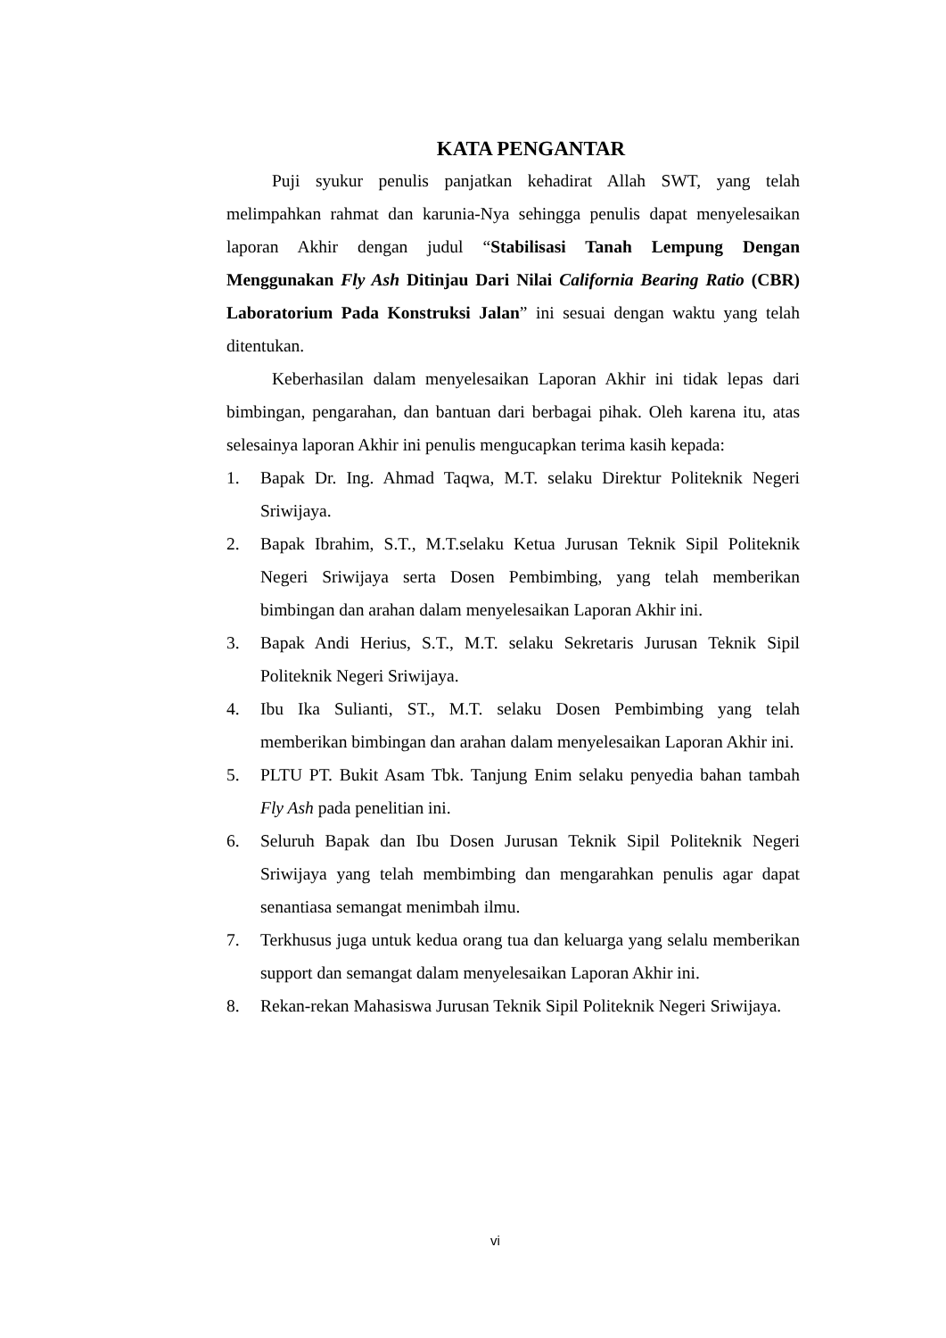KATA PENGANTAR
Puji syukur penulis panjatkan kehadirat Allah SWT, yang telah melimpahkan rahmat dan karunia-Nya sehingga penulis dapat menyelesaikan laporan Akhir dengan judul “Stabilisasi Tanah Lempung Dengan Menggunakan Fly Ash Ditinjau Dari Nilai California Bearing Ratio (CBR) Laboratorium Pada Konstruksi Jalan” ini sesuai dengan waktu yang telah ditentukan.
Keberhasilan dalam menyelesaikan Laporan Akhir ini tidak lepas dari bimbingan, pengarahan, dan bantuan dari berbagai pihak. Oleh karena itu, atas selesainya laporan Akhir ini penulis mengucapkan terima kasih kepada:
1. Bapak Dr. Ing. Ahmad Taqwa, M.T. selaku Direktur Politeknik Negeri Sriwijaya.
2. Bapak Ibrahim, S.T., M.T.selaku Ketua Jurusan Teknik Sipil Politeknik Negeri Sriwijaya serta Dosen Pembimbing, yang telah memberikan bimbingan dan arahan dalam menyelesaikan Laporan Akhir ini.
3. Bapak Andi Herius, S.T., M.T. selaku Sekretaris Jurusan Teknik Sipil Politeknik Negeri Sriwijaya.
4. Ibu Ika Sulianti, ST., M.T. selaku Dosen Pembimbing yang telah memberikan bimbingan dan arahan dalam menyelesaikan Laporan Akhir ini.
5. PLTU PT. Bukit Asam Tbk. Tanjung Enim selaku penyedia bahan tambah Fly Ash pada penelitian ini.
6. Seluruh Bapak dan Ibu Dosen Jurusan Teknik Sipil Politeknik Negeri Sriwijaya yang telah membimbing dan mengarahkan penulis agar dapat senantiasa semangat menimbah ilmu.
7. Terkhusus juga untuk kedua orang tua dan keluarga yang selalu memberikan support dan semangat dalam menyelesaikan Laporan Akhir ini.
8. Rekan-rekan Mahasiswa Jurusan Teknik Sipil Politeknik Negeri Sriwijaya.
vi